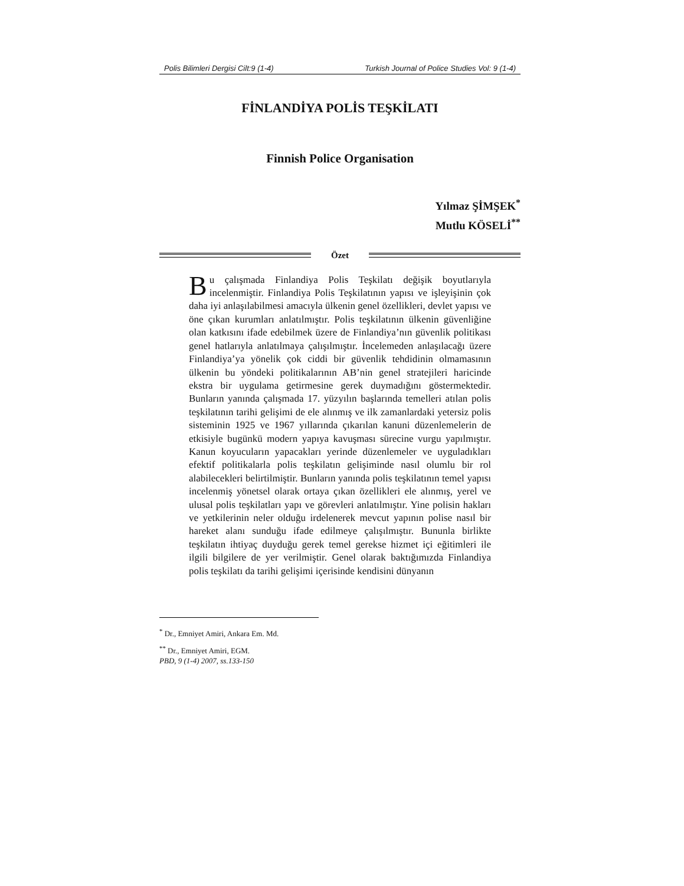Polis Bilimleri Dergisi Cilt:9 (1-4) Turkish Journal of Police Studies Vol: 9 (1-4)
FİNLANDİYA POLİS TEŞKİLATI
Finnish Police Organisation
Yılmaz ŞİMŞEK<sup>*</sup>
Mutlu KÖSELİ<sup>**</sup>
Özet
Bu çalışmada Finlandiya Polis Teşkilatı değişik boyutlarıyla incelenmiştir. Finlandiya Polis Teşkilatının yapısı ve işleyişinin çok daha iyi anlaşılabilmesi amacıyla ülkenin genel özellikleri, devlet yapısı ve öne çıkan kurumları anlatılmıştır. Polis teşkilatının ülkenin güvenliğine olan katkısını ifade edebilmek üzere de Finlandiya’nın güvenlik politikası genel hatlarıyla anlatılmaya çalışılmıştır. İncelemeden anlaşılacağı üzere Finlandiya’ya yönelik çok ciddi bir güvenlik tehdidinin olmamasının ülkenin bu yöndeki politikalarının AB’nin genel stratejileri haricinde ekstra bir uygulama getirmesine gerek duymadığını göstermektedir. Bunların yanında çalışmada 17. yüzyılın başlarında temelleri atılan polis teşkilatının tarihi gelişimi de ele alınmış ve ilk zamanlardaki yetersiz polis sisteminin 1925 ve 1967 yıllarında çıkarılan kanuni düzenlemelerin de etkisiyle bugünkü modern yapıya kavuşması sürecine vurgu yapılmıştır. Kanun koyucuların yapacakları yerinde düzenlemeler ve uyguladıkları efektif politikalarla polis teşkilatın gelişiminde nasıl olumlu bir rol alabilecekleri belirtilmiştir. Bunların yanında polis teşkilatının temel yapısı incelenmiş yönetsel olarak ortaya çıkan özellikleri ele alınmış, yerel ve ulusal polis teşkilatları yapı ve görevleri anlatılmıştır. Yine polisin hakları ve yetkilerinin neler olduğu irdelenerek mevcut yapının polise nasıl bir hareket alanı sunduğu ifade edilmeye çalışılmıştır. Bununla birlikte teşkilatın ihtiyaç duyduğu gerek temel gerekse hizmet içi eğitimleri ile ilgili bilgilere de yer verilmiştir. Genel olarak baktığımızda Finlandiya polis teşkilatı da tarihi gelişimi içerisinde kendisini dünyanın
<sup>*</sup> Dr., Emniyet Amiri, Ankara Em. Md.
<sup>**</sup> Dr., Emniyet Amiri, EGM.
PBD, 9 (1-4) 2007, ss.133-150